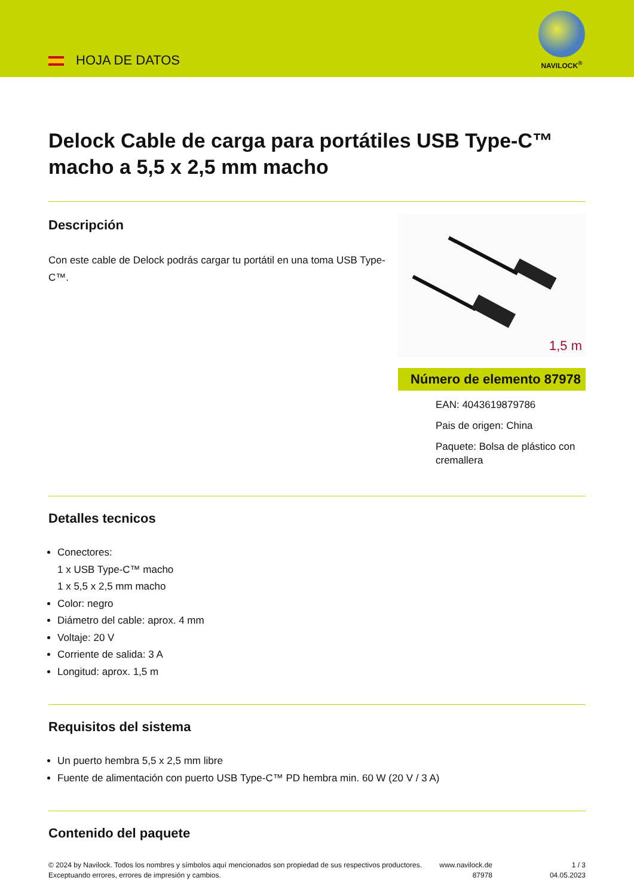HOJA DE DATOS
NAVILOCK<sup>®</sup>
Delock Cable de carga para portátiles USB Type-C™ macho a 5,5 x 2,5 mm macho
Descripción
Con este cable de Delock podrás cargar tu portátil en una toma USB Type-C™.
1,5 m
Número de elemento 87978
EAN: 4043619879786
Pais de origen: China
Paquete: Bolsa de plástico con cremallera
Detalles tecnicos
Conectores:
1 x USB Type-C™ macho
1 x 5,5 x 2,5 mm macho
Color: negro
Diámetro del cable: aprox. 4 mm
Voltaje: 20 V
Corriente de salida: 3 A
Longitud: aprox. 1,5 m
Requisitos del sistema
Un puerto hembra 5,5 x 2,5 mm libre
Fuente de alimentación con puerto USB Type-C™ PD hembra min. 60 W (20 V / 3 A)
Contenido del paquete
© 2024 by Navilock. Todos los nombres y símbolos aquí mencionados son propiedad de sus respectivos productores. Exceptuando errores, errores de impresión y cambios.
www.navilock.de
87978
1 / 3
04.05.2023